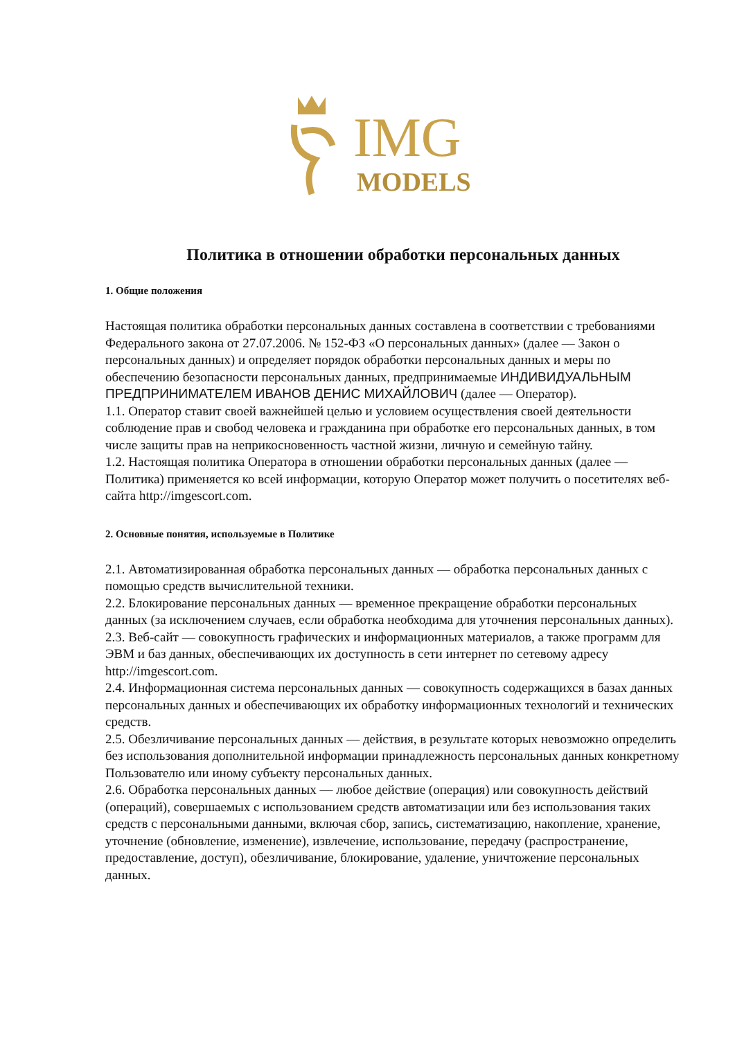IMG
MODELS
Политика в отношении обработки персональных данных
1. Общие положения
Настоящая политика обработки персональных данных составлена в соответствии с требованиями Федерального закона от 27.07.2006. № 152-ФЗ «О персональных данных» (далее — Закон о персональных данных) и определяет порядок обработки персональных данных и меры по обеспечению безопасности персональных данных, предпринимаемые ИНДИВИДУАЛЬНЫМ ПРЕДПРИНИМАТЕЛЕМ ИВАНОВ ДЕНИС МИХАЙЛОВИЧ (далее — Оператор).
1.1. Оператор ставит своей важнейшей целью и условием осуществления своей деятельности соблюдение прав и свобод человека и гражданина при обработке его персональных данных, в том числе защиты прав на неприкосновенность частной жизни, личную и семейную тайну.
1.2. Настоящая политика Оператора в отношении обработки персональных данных (далее — Политика) применяется ко всей информации, которую Оператор может получить о посетителях веб-сайта http://imgescort.com.
2. Основные понятия, используемые в Политике
2.1. Автоматизированная обработка персональных данных — обработка персональных данных с помощью средств вычислительной техники.
2.2. Блокирование персональных данных — временное прекращение обработки персональных данных (за исключением случаев, если обработка необходима для уточнения персональных данных).
2.3. Веб-сайт — совокупность графических и информационных материалов, а также программ для ЭВМ и баз данных, обеспечивающих их доступность в сети интернет по сетевому адресу http://imgescort.com.
2.4. Информационная система персональных данных — совокупность содержащихся в базах данных персональных данных и обеспечивающих их обработку информационных технологий и технических средств.
2.5. Обезличивание персональных данных — действия, в результате которых невозможно определить без использования дополнительной информации принадлежность персональных данных конкретному Пользователю или иному субъекту персональных данных.
2.6. Обработка персональных данных — любое действие (операция) или совокупность действий (операций), совершаемых с использованием средств автоматизации или без использования таких средств с персональными данными, включая сбор, запись, систематизацию, накопление, хранение, уточнение (обновление, изменение), извлечение, использование, передачу (распространение, предоставление, доступ), обезличивание, блокирование, удаление, уничтожение персональных данных.